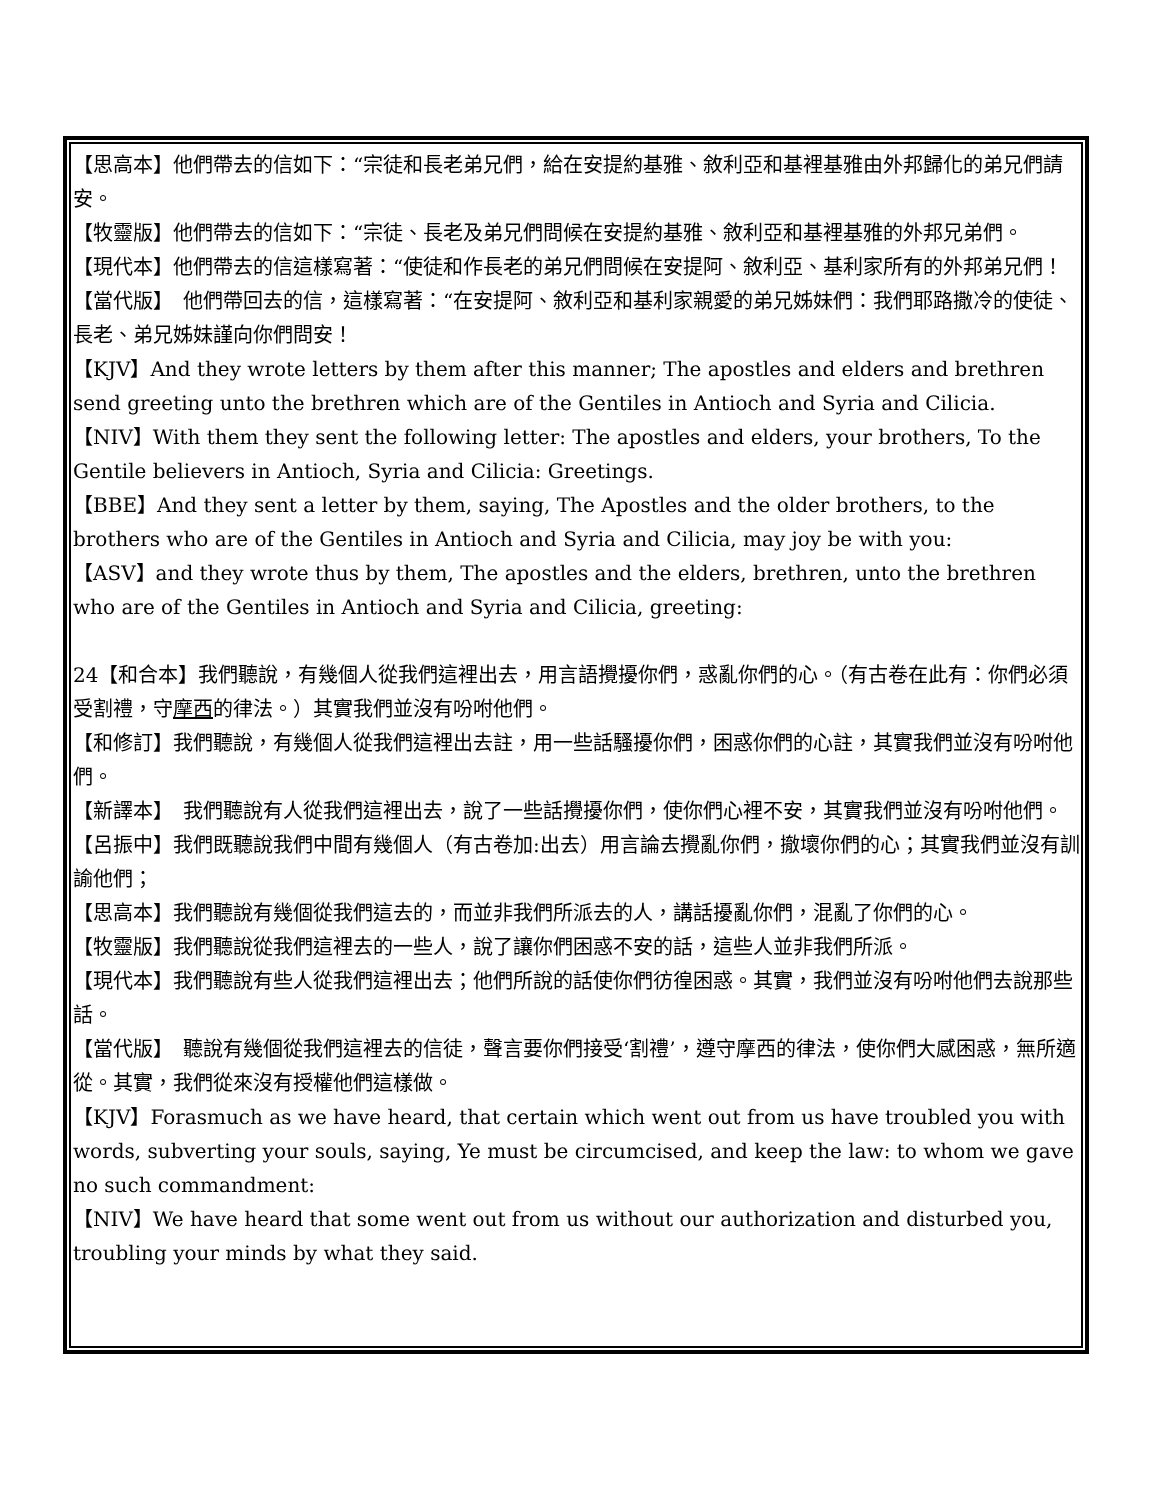【思高本】他們帶去的信如下：“宗徒和長老弟兄們，給在安提約基雅、敘利亞和基裡基雅由外邦歸化的弟兄們請安。
【牧靈版】他們帶去的信如下：“宗徒、長老及弟兄們問候在安提約基雅、敘利亞和基裡基雅的外邦兄弟們。
【現代本】他們帶去的信這樣寫著：“使徒和作長老的弟兄們問候在安提阿、敘利亞、基利家所有的外邦弟兄們！
【當代版】　他們帶回去的信，這樣寫著：“在安提阿、敘利亞和基利家親愛的弟兄姊妹們：我們耶路撒冷的使徒、長老、弟兄姊妹謹向你們問安！
【KJV】And they wrote letters by them after this manner; The apostles and elders and brethren send greeting unto the brethren which are of the Gentiles in Antioch and Syria and Cilicia.
【NIV】With them they sent the following letter: The apostles and elders, your brothers, To the Gentile believers in Antioch, Syria and Cilicia: Greetings.
【BBE】And they sent a letter by them, saying, The Apostles and the older brothers, to the brothers who are of the Gentiles in Antioch and Syria and Cilicia, may joy be with you:
【ASV】and they wrote thus by them, The apostles and the elders, brethren, unto the brethren who are of the Gentiles in Antioch and Syria and Cilicia, greeting:
24【和合本】我們聽說，有幾個人從我們這裡出去，用言語攪擾你們，惑亂你們的心。（有古卷在此有：你們必須受割禮，守摩西的律法。）其實我們並沒有吩咐他們。
【和修訂】我們聽說，有幾個人從我們這裡出去註，用一些話騷擾你們，困惑你們的心註，其實我們並沒有吩咐他們。
【新譯本】　我們聽說有人從我們這裡出去，說了一些話攪擾你們，使你們心裡不安，其實我們並沒有吩咐他們。
【呂振中】我們既聽說我們中間有幾個人（有古卷加:出去）用言論去攪亂你們，撤壞你們的心；其實我們並沒有訓諭他們；
【思高本】我們聽說有幾個從我們這去的，而並非我們所派去的人，講話擾亂你們，混亂了你們的心。
【牧靈版】我們聽說從我們這裡去的一些人，說了讓你們困惑不安的話，這些人並非我們所派。
【現代本】我們聽說有些人從我們這裡出去；他們所說的話使你們彷徨困惑。其實，我們並沒有吩咐他們去說那些話。
【當代版】　聽說有幾個從我們這裡去的信徒，聲言要你們接受‘割禮’，遵守摩西的律法，使你們大感困惑，無所適從。其實，我們從來沒有授權他們這樣做。
【KJV】Forasmuch as we have heard, that certain which went out from us have troubled you with words, subverting your souls, saying, Ye must be circumcised, and keep the law: to whom we gave no such commandment:
【NIV】We have heard that some went out from us without our authorization and disturbed you, troubling your minds by what they said.